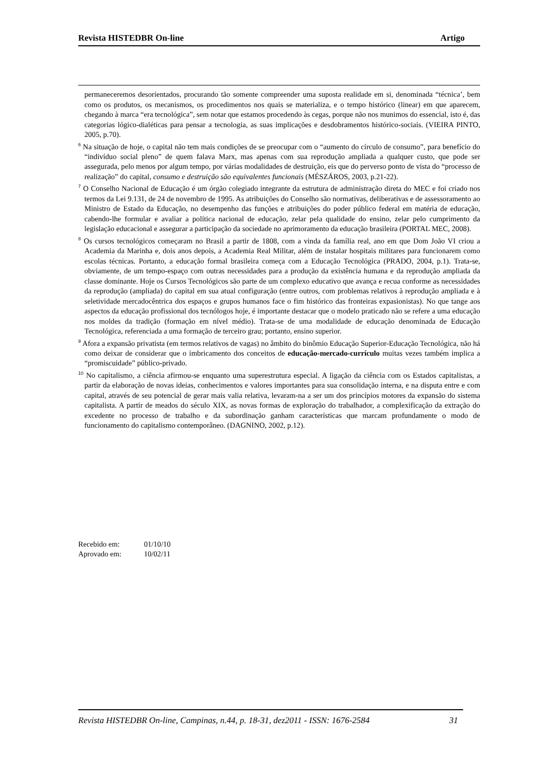Revista HISTEDBR On-line Artigo
permaneceremos desorientados, procurando tão somente compreender uma suposta realidade em si, denominada “técnica’, bem como os produtos, os mecanismos, os procedimentos nos quais se materializa, e o tempo histórico (linear) em que aparecem, chegando à marca “era tecnológica”, sem notar que estamos procedendo às cegas, porque não nos munimos do essencial, isto é, das categorias lógico-dialéticas para pensar a tecnologia, as suas implicações e desdobramentos histórico-sociais. (VIEIRA PINTO, 2005, p.70).
<sup>6</sup> Na situação de hoje, o capital não tem mais condições de se preocupar com o “aumento do círculo de consumo”, para benefício do “indivíduo social pleno” de quem falava Marx, mas apenas com sua reprodução ampliada a qualquer custo, que pode ser assegurada, pelo menos por algum tempo, por várias modalidades de destruição, eis que do perverso ponto de vista do “processo de realização” do capital, consumo e destruição são equivalentes funcionais (MÉSZÁROS, 2003, p.21-22).
<sup>7</sup> O Conselho Nacional de Educação é um órgão colegiado integrante da estrutura de administração direta do MEC e foi criado nos termos da Lei 9.131, de 24 de novembro de 1995. As atribuições do Conselho são normativas, deliberativas e de assessoramento ao Ministro de Estado da Educação, no desempenho das funções e atribuições do poder público federal em matéria de educação, cabendo-lhe formular e avaliar a política nacional de educação, zelar pela qualidade do ensino, zelar pelo cumprimento da legislação educacional e assegurar a participação da sociedade no aprimoramento da educação brasileira (PORTAL MEC, 2008).
<sup>8</sup> Os cursos tecnológicos começaram no Brasil a partir de 1808, com a vinda da família real, ano em que Dom João VI criou a Academia da Marinha e, dois anos depois, a Academia Real Militar, além de instalar hospitais militares para funcionarem como escolas técnicas. Portanto, a educação formal brasileira começa com a Educação Tecnológica (PRADO, 2004, p.1). Trata-se, obviamente, de um tempo-espaço com outras necessidades para a produção da existência humana e da reprodução ampliada da classe dominante. Hoje os Cursos Tecnológicos são parte de um complexo educativo que avança e recua conforme as necessidades da reprodução (ampliada) do capital em sua atual configuração (entre outros, com problemas relativos à reprodução ampliada e à seletividade mercadocêntrica dos espaços e grupos humanos face o fim histórico das fronteiras expasionistas). No que tange aos aspectos da educação profissional dos tecnólogos hoje, é importante destacar que o modelo praticado não se refere a uma educação nos moldes da tradição (formação em nível médio). Trata-se de uma modalidade de educação denominada de Educação Tecnológica, referenciada a uma formação de terceiro grau; portanto, ensino superior.
<sup>9</sup> Afora a expansão privatista (em termos relativos de vagas) no âmbito do binômio Educação Superior-Educação Tecnológica, não há como deixar de considerar que o imbricamento dos conceitos de educação-mercado-currículo muitas vezes também implica a “promiscuidade” público-privado.
<sup>10</sup> No capitalismo, a ciência afirmou-se enquanto uma superestrutura especial. A ligação da ciência com os Estados capitalistas, a partir da elaboração de novas ideias, conhecimentos e valores importantes para sua consolidação interna, e na disputa entre e com capital, através de seu potencial de gerar mais valia relativa, levaram-na a ser um dos princípios motores da expansão do sistema capitalista. A partir de meados do século XIX, as novas formas de exploração do trabalhador, a complexificação da extração do excedente no processo de trabalho e da subordinação ganham características que marcam profundamente o modo de funcionamento do capitalismo contemporâneo. (DAGNINO, 2002, p.12).
Recebido em: 01/10/10
Aprovado em: 10/02/11
Revista HISTEDBR On-line, Campinas, n.44, p. 18-31, dez2011 - ISSN: 1676-2584 31